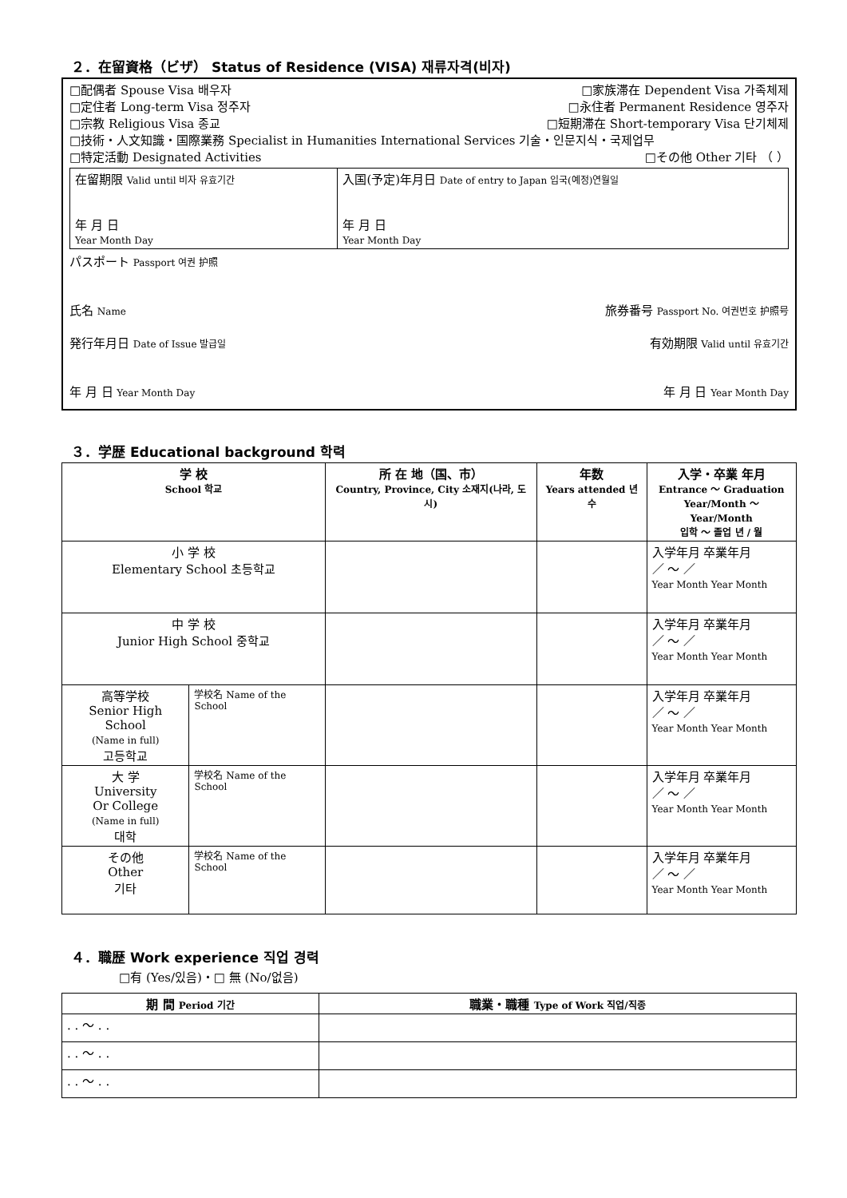２．在留資格（ビザ） Status of Residence (VISA) 재류자격(비자)
□配偶者 Spouse Visa 배우자 □家族滞在 Dependent Visa 가족체제
□定住者 Long-term Visa 정주자 □永住者 Permanent Residence 영주자
□宗教 Religious Visa 종교 □短期滞在 Short-temporary Visa 단기체제
□技術・人文知識・国際業務 Specialist in Humanities International Services 기술・인문지식・국제업무
□特定活動 Designated Activities □その他 Other 기타 （ ）
| 在留期限 Valid until 비자 유효기간 年 月 日 Year Month Day | 入国(予定)年月日 Date of entry to Japan 입국(예정)연월일 年 月 日 Year Month Day |
パスポート Passport 여권 护照
氏名 Name 旅券番号 Passport No. 여권번호 护照号
発行年月日 Date of Issue 발급일 有効期限 Valid until 유효기간
年 月 日 Year Month Day 年 月 日 Year Month Day
３．学歴 Educational background 학력
| 学 校 School 학교 | | 所 在 地（国、市） Country, Province, City 소재지(나라, 도시) | 年数 Years attended 년수 | 入学・卒業 年月 Entrance ～ Graduation Year/Month ～ Year/Month 입학 ～ 졸업 년 / 월 |
| --- | --- | --- | --- | --- |
| 小 学 校 Elementary School 초등학교 | | | | 入学年月 卒業年月 ／ ～ ／ Year Month Year Month |
| 中 学 校 Junior High School 중학교 | | | | 入学年月 卒業年月 ／ ～ ／ Year Month Year Month |
| 高等学校 Senior High School (Name in full) 고등학교 | 学校名 Name of the School | | | 入学年月 卒業年月 ／ ～ ／ Year Month Year Month |
| 大 学 University Or College (Name in full) 대학 | 学校名 Name of the School | | | 入学年月 卒業年月 ／ ～ ／ Year Month Year Month |
| その他 Other 기타 | 学校名 Name of the School | | | 入学年月 卒業年月 ／ ～ ／ Year Month Year Month |
４．職歴 Work experience 직업 경력
□有 (Yes/있음)・□ 無 (No/없음)
| 期 間 Period 기간 | 職業・職種 Type of Work 직업/직종 |
| --- | --- |
| . . ～ . . | |
| . . ～ . . | |
| . . ～ . . | |